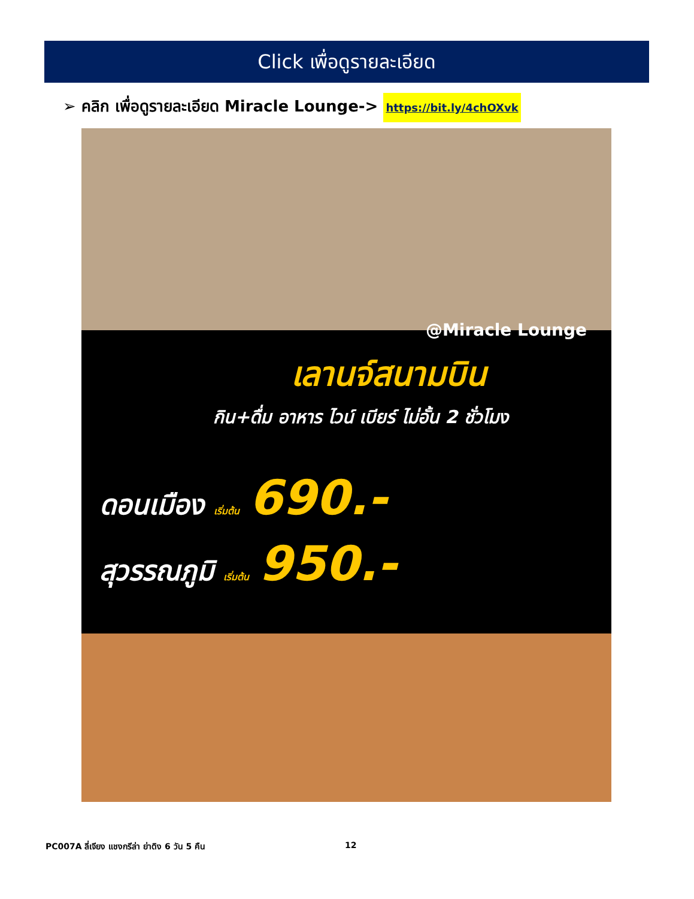Click เพื่อดูรายละเอียด
➢ คลิก เพื่อดูรายละเอียด Miracle Lounge-> https://bit.ly/4chOXvk
@Miracle Lounge
เลานจ์สนามบิน
กิน+ดื่ม อาหาร ไวน์ เบียร์ ไม่อั้น 2 ชั่วโมง
ดอนเมือง เริ่มต้น 690.-
สุวรรณภูมิ เริ่มต้น 950.-
PC007A ลี่เจียง แชงกรีล่า ย่าดิง 6 วัน 5 คืน 12